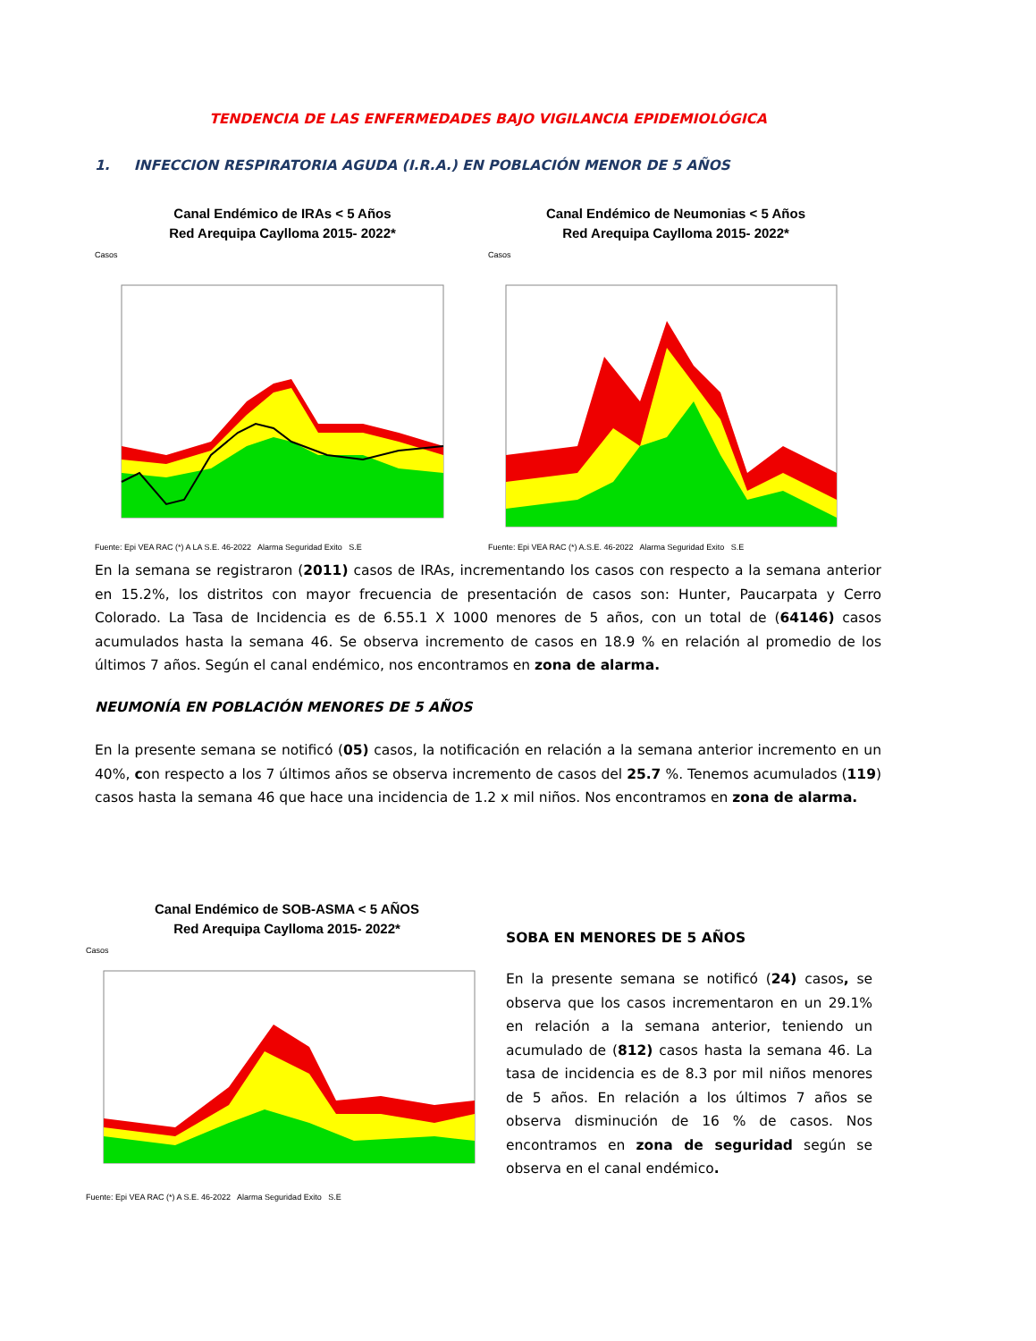TENDENCIA DE LAS ENFERMEDADES BAJO VIGILANCIA EPIDEMIOLÓGICA
1. INFECCION RESPIRATORIA AGUDA (I.R.A.) EN POBLACIÓN MENOR DE 5 AÑOS
Canal Endémico de IRAs < 5 Años
Red Arequipa Caylloma 2015- 2022*
Casos
Fuente: Epi VEA RAC (*) A LA S.E. 46-2022 Alarma Seguridad Exito S.E
Canal Endémico de Neumonias < 5 Años
Red Arequipa Caylloma 2015- 2022*
Casos
Fuente: Epi VEA RAC (*) A.S.E. 46-2022 Alarma Seguridad Exito S.E
En la semana se registraron (2011) casos de IRAs, incrementando los casos con respecto a la semana anterior en 15.2%, los distritos con mayor frecuencia de presentación de casos son: Hunter, Paucarpata y Cerro Colorado. La Tasa de Incidencia es de 6.55.1 X 1000 menores de 5 años, con un total de (64146) casos acumulados hasta la semana 46. Se observa incremento de casos en 18.9 % en relación al promedio de los últimos 7 años. Según el canal endémico, nos encontramos en zona de alarma.
NEUMONÍA EN POBLACIÓN MENORES DE 5 AÑOS
En la presente semana se notificó (05) casos, la notificación en relación a la semana anterior incremento en un 40%, con respecto a los 7 últimos años se observa incremento de casos del 25.7 %. Tenemos acumulados (119) casos hasta la semana 46 que hace una incidencia de 1.2 x mil niños. Nos encontramos en zona de alarma.
Canal Endémico de SOB-ASMA < 5 AÑOS
Red Arequipa Caylloma 2015- 2022*
Casos
Fuente: Epi VEA RAC (*) A S.E. 46-2022 Alarma Seguridad Exito S.E
SOBA EN MENORES DE 5 AÑOS
En la presente semana se notificó (24) casos, se observa que los casos incrementaron en un 29.1% en relación a la semana anterior, teniendo un acumulado de (812) casos hasta la semana 46. La tasa de incidencia es de 8.3 por mil niños menores de 5 años. En relación a los últimos 7 años se observa disminución de 16 % de casos. Nos encontramos en zona de seguridad según se observa en el canal endémico.